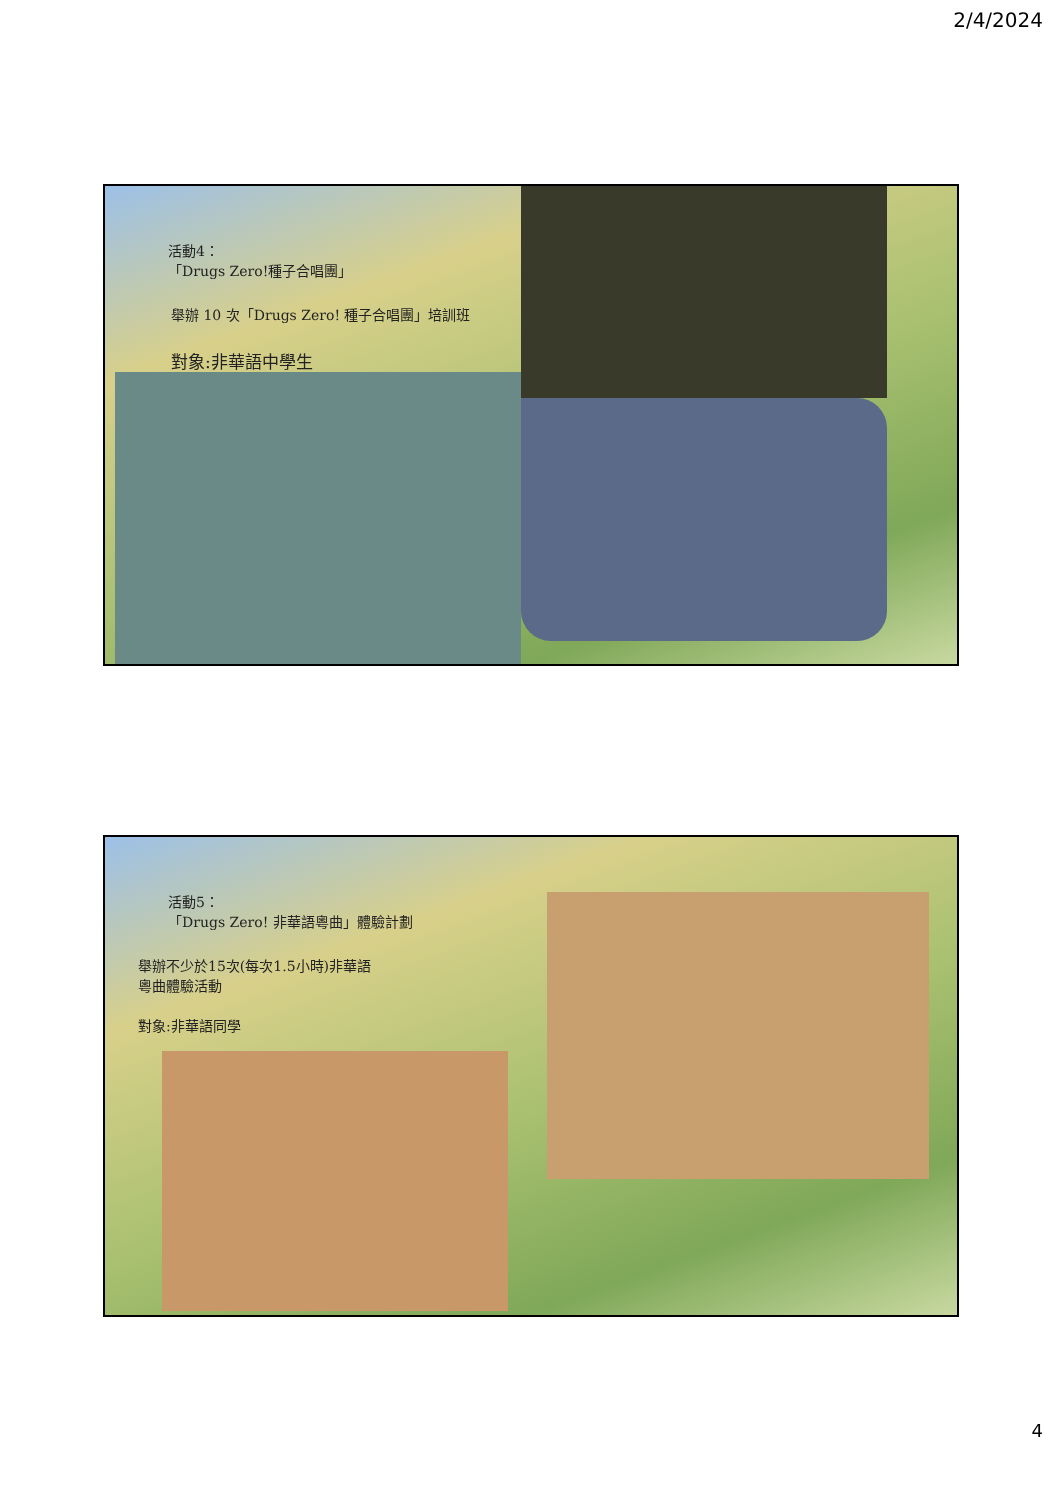2/4/2024
活動4：
「Drugs Zero!種子合唱團」
舉辦 10 次「Drugs Zero! 種子合唱團」培訓班
對象:非華語中學生
活動5：
「Drugs Zero! 非華語粵曲」體驗計劃
舉辦不少於15次(每次1.5小時)非華語
粵曲體驗活動
對象:非華語同學
4